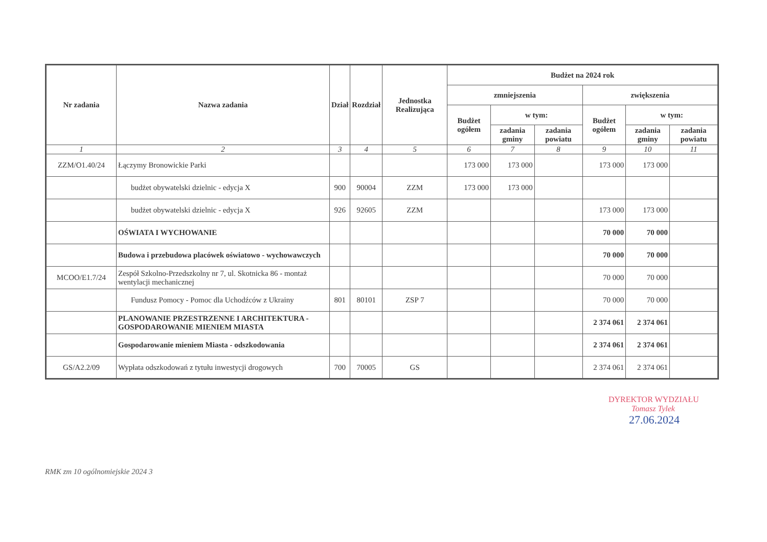| Nr zadania | Nazwa zadania | Dział | Rozdział | Jednostka Realizująca | Budżet na 2024 rok | | | | | |
| --- | --- | --- | --- | --- | --- | --- | --- | --- | --- | --- |
| | | | | | zmniejszenia | | | zwiększenia | | |
| | | | | | Budżet ogółem | w tym: | | Budżet ogółem | w tym: | |
| | | | | | | zadania gminy | zadania powiatu | | zadania gminy | zadania powiatu |
| 1 | 2 | 3 | 4 | 5 | 6 | 7 | 8 | 9 | 10 | 11 |
| ZZM/O1.40/24 | Łączymy Bronowickie Parki | | | | 173 000 | 173 000 | | 173 000 | 173 000 | |
| | budżet obywatelski dzielnic - edycja X | 900 | 90004 | ZZM | 173 000 | 173 000 | | | | |
| | budżet obywatelski dzielnic - edycja X | 926 | 92605 | ZZM | | | | 173 000 | 173 000 | |
| | OŚWIATA I WYCHOWANIE | | | | | | | 70 000 | 70 000 | |
| | Budowa i przebudowa placówek oświatowo - wychowawczych | | | | | | | 70 000 | 70 000 | |
| MCOO/E1.7/24 | Zespół Szkolno-Przedszkolny nr 7, ul. Skotnicka 86 - montaż wentylacji mechanicznej | | | | | | | 70 000 | 70 000 | |
| | Fundusz Pomocy - Pomoc dla Uchodźców z Ukrainy | 801 | 80101 | ZSP 7 | | | | 70 000 | 70 000 | |
| | PLANOWANIE PRZESTRZENNE I ARCHITEKTURA - GOSPODAROWANIE MIENIEM MIASTA | | | | | | | 2 374 061 | 2 374 061 | |
| | Gospodarowanie mieniem Miasta - odszkodowania | | | | | | | 2 374 061 | 2 374 061 | |
| GS/A2.2/09 | Wypłata odszkodowań z tytułu inwestycji drogowych | 700 | 70005 | GS | | | | 2 374 061 | 2 374 061 | |
DYREKTOR WYDZIAŁU
Tomasz Tylek
27.06.2024
RMK zm 10 ogólnomiejskie 2024 3